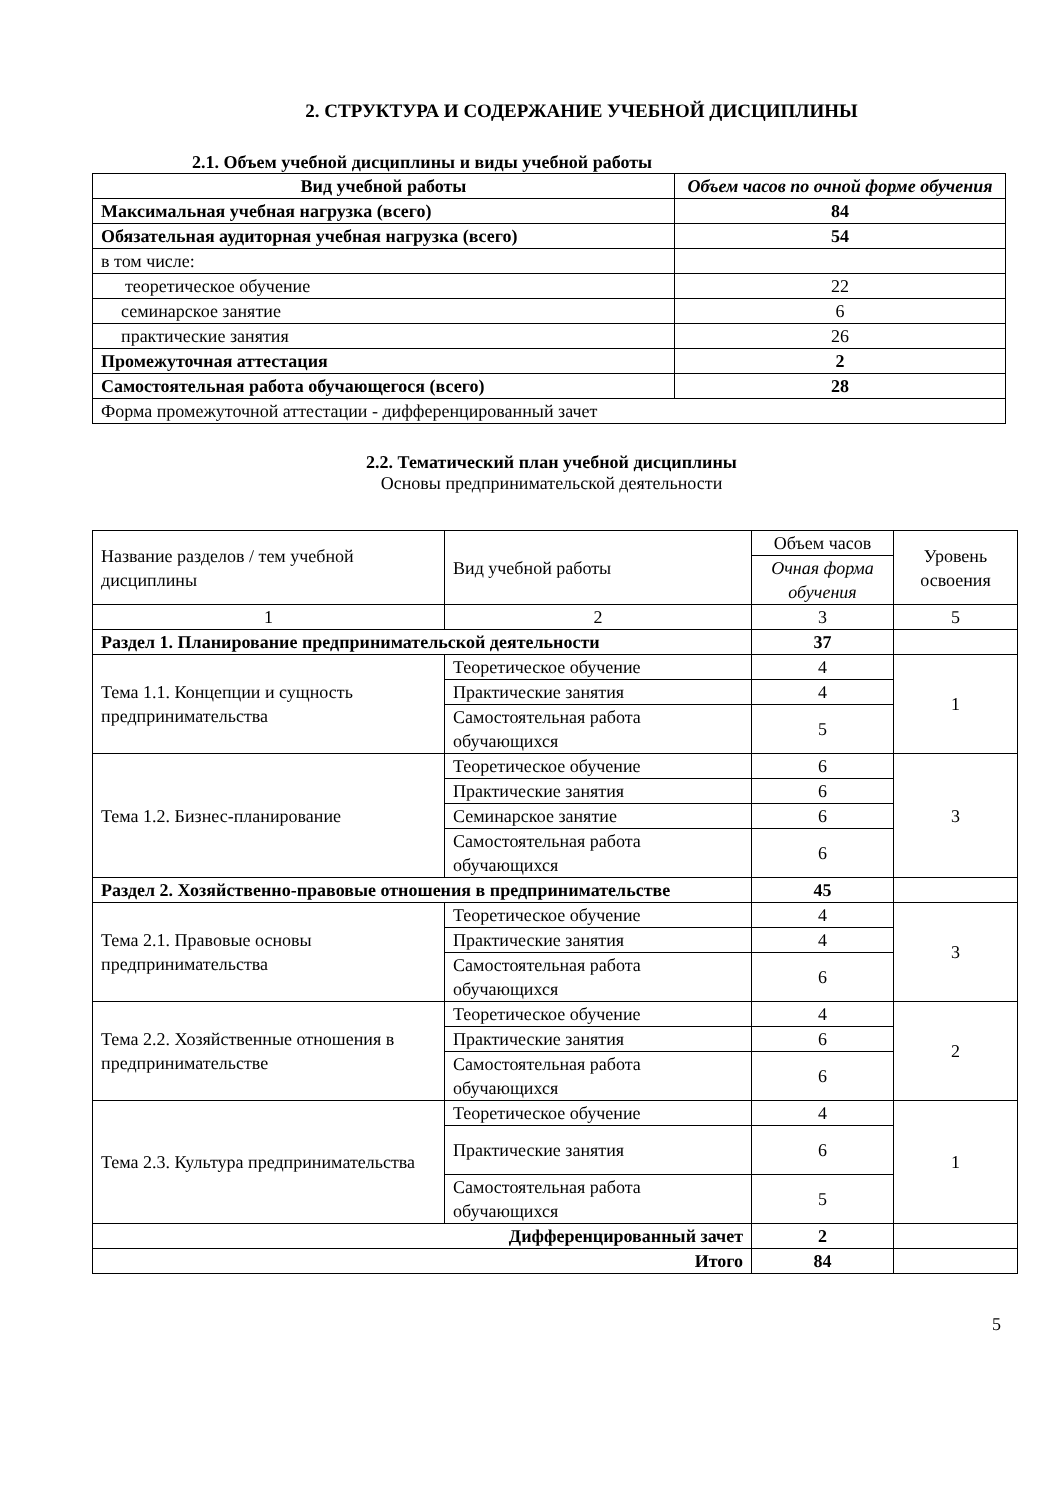2. СТРУКТУРА И СОДЕРЖАНИЕ УЧЕБНОЙ ДИСЦИПЛИНЫ
2.1. Объем учебной дисциплины и виды учебной работы
| Вид учебной работы | Объем часов по очной форме обучения |
| --- | --- |
| Максимальная учебная нагрузка (всего) | 84 |
| Обязательная аудиторная учебная нагрузка (всего) | 54 |
| в том числе: | |
| теоретическое обучение | 22 |
| семинарское занятие | 6 |
| практические занятия | 26 |
| Промежуточная аттестация | 2 |
| Самостоятельная работа обучающегося (всего) | 28 |
| Форма промежуточной аттестации - дифференцированный зачет | |
2.2. Тематический план учебной дисциплины
Основы предпринимательской деятельности
| Название разделов / тем учебной дисциплины | Вид учебной работы | Объем часов | Уровень освоения |
| | | Очная форма обучения | |
| 1 | 2 | 3 | 5 |
| Раздел 1. Планирование предпринимательской деятельности | | 37 | |
| Тема 1.1. Концепции и сущность предпринимательства | Теоретическое обучение | 4 | 1 |
| | Практические занятия | 4 | |
| | Самостоятельная работа обучающихся | 5 | |
| Тема 1.2. Бизнес-планирование | Теоретическое обучение | 6 | 3 |
| | Практические занятия | 6 | |
| | Семинарское занятие | 6 | |
| | Самостоятельная работа обучающихся | 6 | |
| Раздел 2. Хозяйственно-правовые отношения в предпринимательстве | | 45 | |
| Тема 2.1. Правовые основы предпринимательства | Теоретическое обучение | 4 | 3 |
| | Практические занятия | 4 | |
| | Самостоятельная работа обучающихся | 6 | |
| Тема 2.2. Хозяйственные отношения в предпринимательстве | Теоретическое обучение | 4 | 2 |
| | Практические занятия | 6 | |
| | Самостоятельная работа обучающихся | 6 | |
| Тема 2.3. Культура предпринимательства | Теоретическое обучение | 4 | 1 |
| | Практические занятия | 6 | |
| | Самостоятельная работа обучающихся | 5 | |
| Дифференцированный зачет | | 2 | |
| Итого | | 84 | |
5